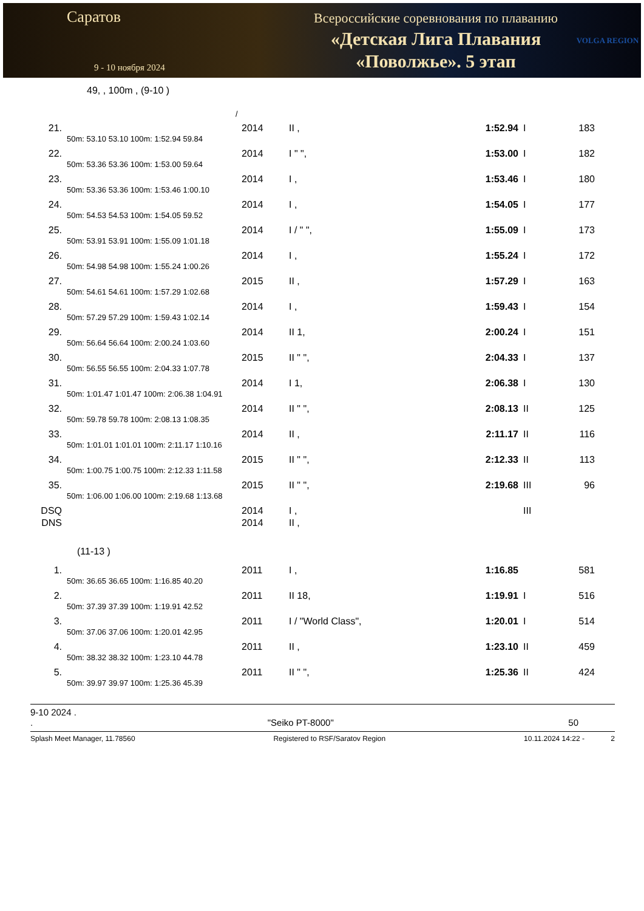Саратов
9 - 10 ноября 2024
Всероссийские соревнования по плаванию
«Детская Лига Плавания
«Поволжье». 5 этап
VOLGA REGION
49, , 100m , (9-10 )
/
| 21. | | 2014 | II , | 1:52.94 | I | 183 |
| | 50m: 53.10 53.10 100m: 1:52.94 59.84 | | | | | |
| 22. | | 2014 | I " ", | 1:53.00 | I | 182 |
| | 50m: 53.36 53.36 100m: 1:53.00 59.64 | | | | | |
| 23. | | 2014 | I , | 1:53.46 | I | 180 |
| | 50m: 53.36 53.36 100m: 1:53.46 1:00.10 | | | | | |
| 24. | | 2014 | I , | 1:54.05 | I | 177 |
| | 50m: 54.53 54.53 100m: 1:54.05 59.52 | | | | | |
| 25. | | 2014 | I / " ", | 1:55.09 | I | 173 |
| | 50m: 53.91 53.91 100m: 1:55.09 1:01.18 | | | | | |
| 26. | | 2014 | I , | 1:55.24 | I | 172 |
| | 50m: 54.98 54.98 100m: 1:55.24 1:00.26 | | | | | |
| 27. | | 2015 | II , | 1:57.29 | I | 163 |
| | 50m: 54.61 54.61 100m: 1:57.29 1:02.68 | | | | | |
| 28. | | 2014 | I , | 1:59.43 | I | 154 |
| | 50m: 57.29 57.29 100m: 1:59.43 1:02.14 | | | | | |
| 29. | | 2014 | II 1, | 2:00.24 | I | 151 |
| | 50m: 56.64 56.64 100m: 2:00.24 1:03.60 | | | | | |
| 30. | | 2015 | II " ", | 2:04.33 | I | 137 |
| | 50m: 56.55 56.55 100m: 2:04.33 1:07.78 | | | | | |
| 31. | | 2014 | I 1, | 2:06.38 | I | 130 |
| | 50m: 1:01.47 1:01.47 100m: 2:06.38 1:04.91 | | | | | |
| 32. | | 2014 | II " ", | 2:08.13 | II | 125 |
| | 50m: 59.78 59.78 100m: 2:08.13 1:08.35 | | | | | |
| 33. | | 2014 | II , | 2:11.17 | II | 116 |
| | 50m: 1:01.01 1:01.01 100m: 2:11.17 1:10.16 | | | | | |
| 34. | | 2015 | II " ", | 2:12.33 | II | 113 |
| | 50m: 1:00.75 1:00.75 100m: 2:12.33 1:11.58 | | | | | |
| 35. | | 2015 | II " ", | 2:19.68 | III | 96 |
| | 50m: 1:06.00 1:06.00 100m: 2:19.68 1:13.68 | | | | | |
| DSQ | | 2014 | I , | | III | |
| DNS | | 2014 | II , | | | |
(11-13 )
| 1. | | 2011 | I , | 1:16.85 | | 581 |
| | 50m: 36.65 36.65 100m: 1:16.85 40.20 | | | | | |
| 2. | | 2011 | II 18, | 1:19.91 | I | 516 |
| | 50m: 37.39 37.39 100m: 1:19.91 42.52 | | | | | |
| 3. | | 2011 | I / "World Class", | 1:20.01 | I | 514 |
| | 50m: 37.06 37.06 100m: 1:20.01 42.95 | | | | | |
| 4. | | 2011 | II , | 1:23.10 | II | 459 |
| | 50m: 38.32 38.32 100m: 1:23.10 44.78 | | | | | |
| 5. | | 2011 | II " ", | 1:25.36 | II | 424 |
| | 50m: 39.97 39.97 100m: 1:25.36 45.39 | | | | | |
9-10 2024 .
. "Seiko PT-8000" 50
Splash Meet Manager, 11.78560 Registered to RSF/Saratov Region 10.11.2024 14:22 - 2